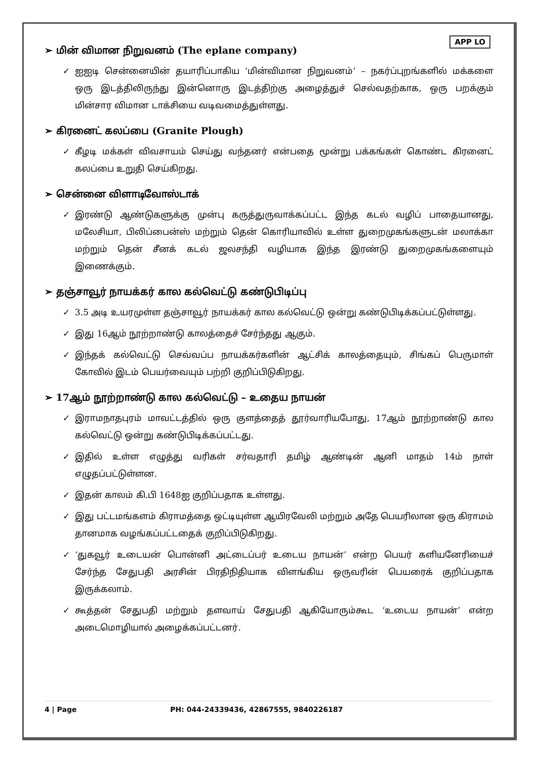APP LO
➢ மின் விமான நிறுவனம் (The eplane company)
✓ ஐஐடி சென்னையின் தயாரிப்பாகிய ‘மின்விமான நிறுவனம்’ – நகர்ப்புறங்களில் மக்களை ஒரு இடத்திலிருந்து இன்னொரு இடத்திற்கு அழைத்துச் செல்வதற்காக, ஒரு பறக்கும் மின்சார விமான டாக்சியை வடிவமைத்துள்ளது.
➢ கிரனைட் கலப்பை (Granite Plough)
✓ கீழடி மக்கள் விவசாயம் செய்து வந்தனர் என்பதை மூன்று பக்கங்கள் கொண்ட கிரனைட் கலப்பை உறுதி செய்கிறது.
➢ சென்னை விளாடிவோஸ்டாக்
✓ இரண்டு ஆண்டுகளுக்கு முன்பு கருத்துருவாக்கப்பட்ட இந்த கடல் வழிப் பாதையானது, மலேசியா, பிலிப்பைன்ஸ் மற்றும் தென் கொரியாவில் உள்ள துறைமுகங்களுடன் மலாக்கா மற்றும் தென் சீனக் கடல் ஜலசந்தி வழியாக இந்த இரண்டு துறைமுகங்களையும் இணைக்கும்.
➢ தஞ்சாவூர் நாயக்கர் கால கல்வெட்டு கண்டுபிடிப்பு
✓ 3.5 அடி உயரமுள்ள தஞ்சாவூர் நாயக்கர் கால கல்வெட்டு ஒன்று கண்டுபிடிக்கப்பட்டுள்ளது.
✓ இது 16ஆம் நூற்றாண்டு காலத்தைச் சேர்ந்தது ஆகும்.
✓ இந்தக் கல்வெட்டு செவ்வப்ப நாயக்கர்களின் ஆட்சிக் காலத்தையும், சிங்கப் பெருமாள் கோவில் இடம் பெயர்வையும் பற்றி குறிப்பிடுகிறது.
➢ 17ஆம் நூற்றாண்டு கால கல்வெட்டு – உதைய நாயன்
✓ இராமநாதபுரம் மாவட்டத்தில் ஒரு குளத்தைத் தூர்வாரியபோது, 17ஆம் நூற்றாண்டு கால கல்வெட்டு ஒன்று கண்டுபிடிக்கப்பட்டது.
✓ இதில் உள்ள எழுத்து வரிகள் சர்வதாரி தமிழ் ஆண்டின் ஆனி மாதம் 14ம் நாள் எழுதப்பட்டுள்ளன.
✓ இதன் காலம் கி.பி 1648ஐ குறிப்பதாக உள்ளது.
✓ இது பட்டமங்களம் கிராமத்தை ஒட்டியுள்ள ஆயிரவேலி மற்றும் அதே பெயரிலான ஒரு கிராமம் தானமாக வழங்கப்பட்டதைக் குறிப்பிடுகிறது.
✓ ‘துகவூர் உடையன் பொன்னி அட்டைப்பர் உடைய நாயன்’ என்ற பெயர் களியனேரியைச் சேர்ந்த சேதுபதி அரசின் பிரதிநிதியாக விளங்கிய ஒருவரின் பெயரைக் குறிப்பதாக இருக்கலாம்.
✓ கூத்தன் சேதுபதி மற்றும் தளவாய் சேதுபதி ஆகியோரும்கூட ‘உடைய நாயன்’ என்ற அடைமொழியால் அழைக்கப்பட்டனர்.
4 | Page PH: 044-24339436, 42867555, 9840226187